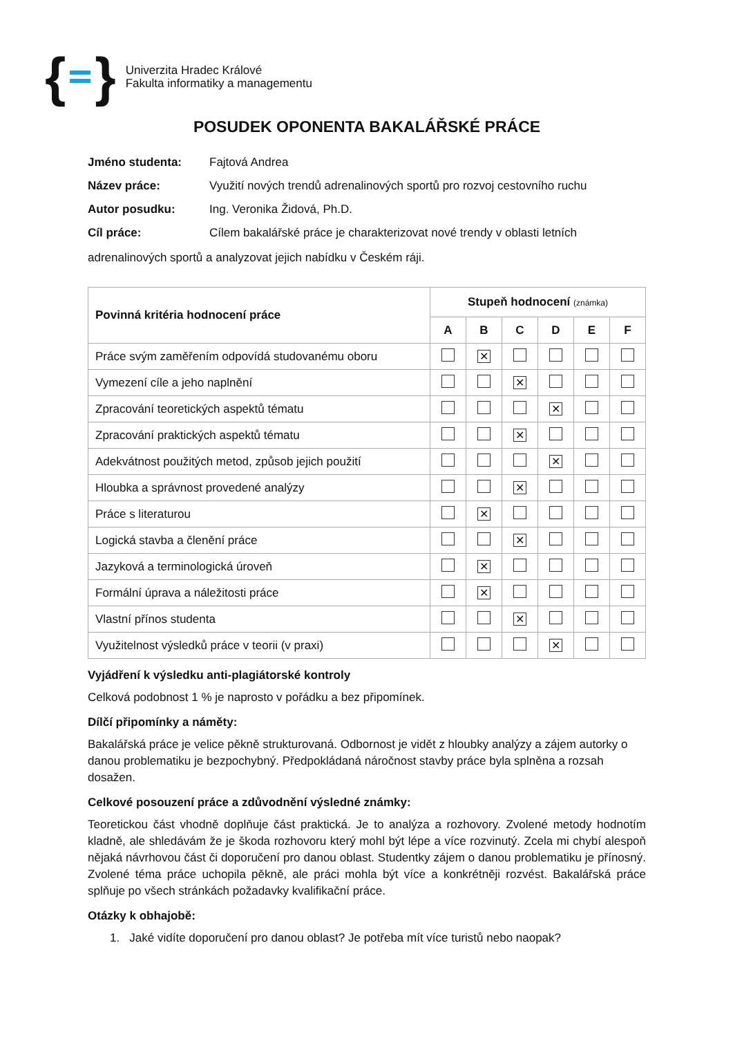{ }
Univerzita Hradec Králové
Fakulta informatiky a managementu
POSUDEK OPONENTA BAKALÁŘSKÉ PRÁCE
Jméno studenta: Fajtová Andrea
Název práce: Využití nových trendů adrenalinových sportů pro rozvoj cestovního ruchu
Autor posudku: Ing. Veronika Židová, Ph.D.
Cíl práce: Cílem bakalářské práce je charakterizovat nové trendy v oblasti letních
adrenalinových sportů a analyzovat jejich nabídku v Českém ráji.
| Povinná kritéria hodnocení práce | Stupeň hodnocení (známka) | | | | | |
| --- | --- | --- | --- | --- | --- | --- |
| | A | B | C | D | E | F |
| Práce svým zaměřením odpovídá studovanému oboru | | ✕ | | | | |
| Vymezení cíle a jeho naplnění | | | ✕ | | | |
| Zpracování teoretických aspektů tématu | | | | ✕ | | |
| Zpracování praktických aspektů tématu | | | ✕ | | | |
| Adekvátnost použitých metod, způsob jejich použití | | | | ✕ | | |
| Hloubka a správnost provedené analýzy | | | ✕ | | | |
| Práce s literaturou | | ✕ | | | | |
| Logická stavba a členění práce | | | ✕ | | | |
| Jazyková a terminologická úroveň | | ✕ | | | | |
| Formální úprava a náležitosti práce | | ✕ | | | | |
| Vlastní přínos studenta | | | ✕ | | | |
| Využitelnost výsledků práce v teorii (v praxi) | | | | ✕ | | |
Vyjádření k výsledku anti-plagiátorské kontroly
Celková podobnost 1 % je naprosto v pořádku a bez připomínek.
Dílčí připomínky a náměty:
Bakalářská práce je velice pěkně strukturovaná. Odbornost je vidět z hloubky analýzy a zájem autorky o danou problematiku je bezpochybný. Předpokládaná náročnost stavby práce byla splněna a rozsah dosažen.
Celkové posouzení práce a zdůvodnění výsledné známky:
Teoretickou část vhodně doplňuje část praktická. Je to analýza a rozhovory. Zvolené metody hodnotím kladně, ale shledávám že je škoda rozhovoru který mohl být lépe a více rozvinutý. Zcela mi chybí alespoň nějaká návrhovou část či doporučení pro danou oblast. Studentky zájem o danou problematiku je přínosný. Zvolené téma práce uchopila pěkně, ale práci mohla být více a konkrétněji rozvést. Bakalářská práce splňuje po všech stránkách požadavky kvalifikační práce.
Otázky k obhajobě:
1. Jaké vidíte doporučení pro danou oblast? Je potřeba mít více turistů nebo naopak?